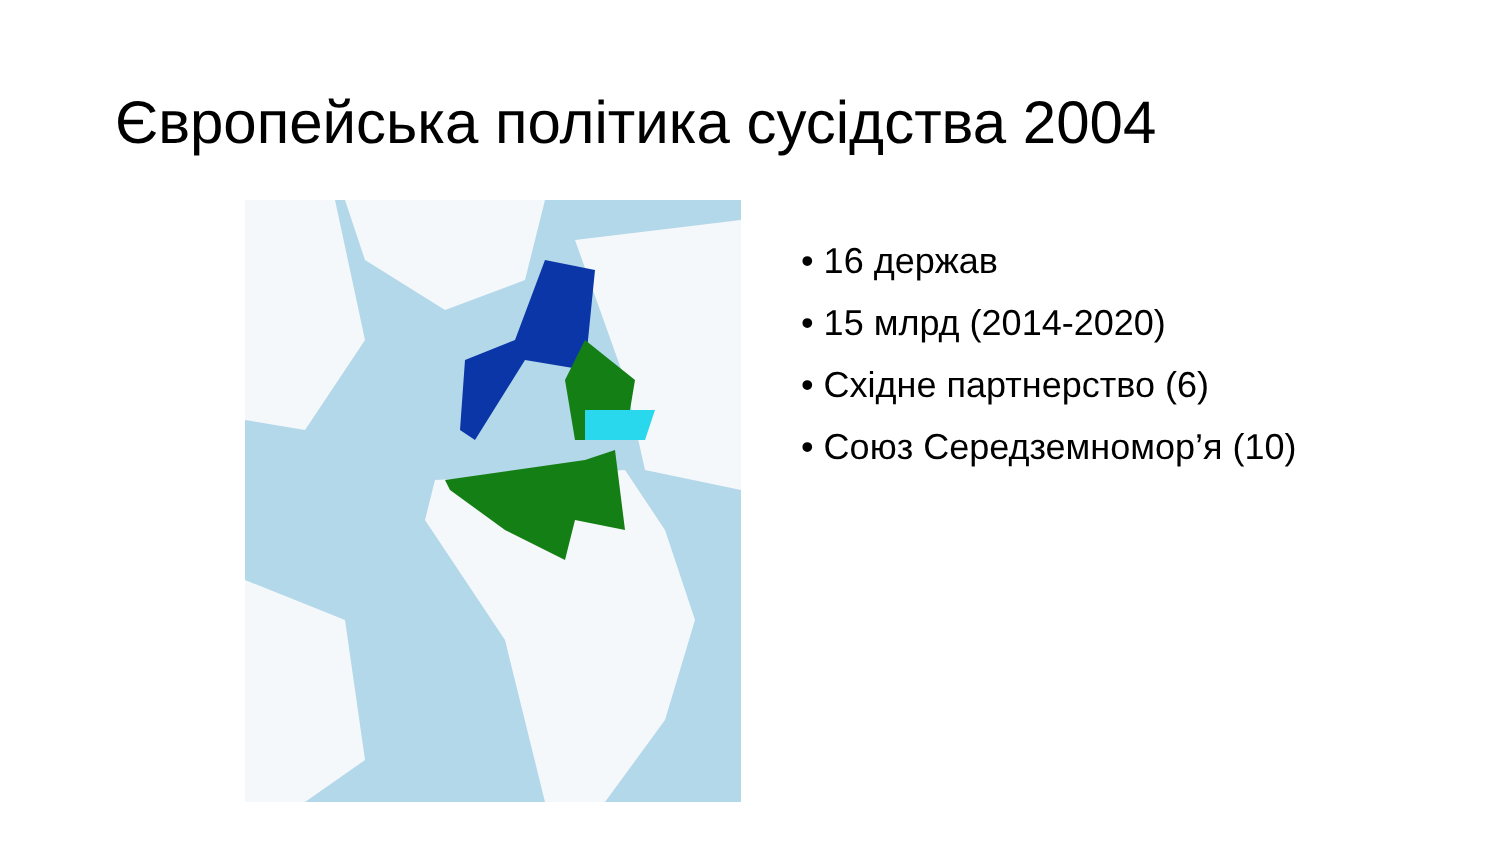Європейська політика сусідства 2004
• 16 держав
• 15 млрд (2014-2020)
• Східне партнерство (6)
• Союз Середземномор’я (10)